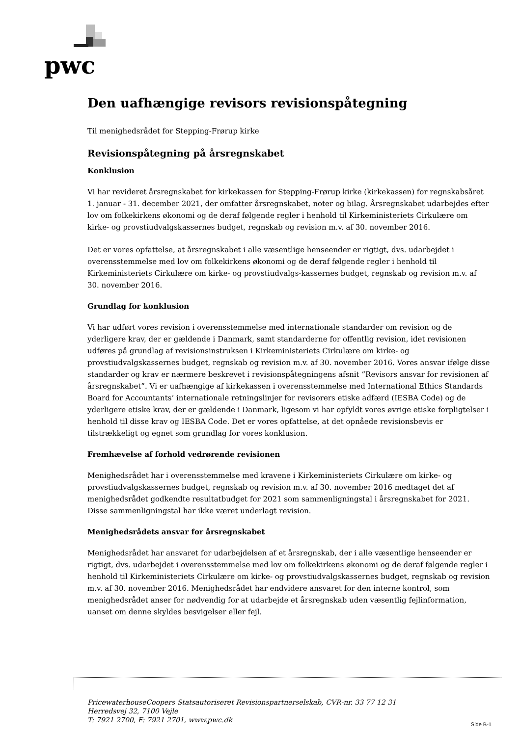pwc
Den uafhængige revisors revisionspåtegning
Til menighedsrådet for Stepping-Frørup kirke
Revisionspåtegning på årsregnskabet
Konklusion
Vi har revideret årsregnskabet for kirkekassen for Stepping-Frørup kirke (kirkekassen) for regnskabsåret 1. januar - 31. december 2021, der omfatter årsregnskabet, noter og bilag. Årsregnskabet udarbejdes efter lov om folkekirkens økonomi og de deraf følgende regler i henhold til Kirkeministeriets Cirkulære om kirke- og provstiudvalgskassernes budget, regnskab og revision m.v. af 30. november 2016.
Det er vores opfattelse, at årsregnskabet i alle væsentlige henseender er rigtigt, dvs. udarbejdet i overensstemmelse med lov om folkekirkens økonomi og de deraf følgende regler i henhold til Kirkeministeriets Cirkulære om kirke- og provstiudvalgs-kassernes budget, regnskab og revision m.v. af 30. november 2016.
Grundlag for konklusion
Vi har udført vores revision i overensstemmelse med internationale standarder om revision og de yderligere krav, der er gældende i Danmark, samt standarderne for offentlig revision, idet revisionen udføres på grundlag af revisionsinstruksen i Kirkeministeriets Cirkulære om kirke- og provstiudvalgskassernes budget, regnskab og revision m.v. af 30. november 2016. Vores ansvar ifølge disse standarder og krav er nærmere beskrevet i revisionspåtegningens afsnit ”Revisors ansvar for revisionen af årsregnskabet”. Vi er uafhængige af kirkekassen i overensstemmelse med International Ethics Standards Board for Accountants’ internationale retningslinjer for revisorers etiske adfærd (IESBA Code) og de yderligere etiske krav, der er gældende i Danmark, ligesom vi har opfyldt vores øvrige etiske forpligtelser i henhold til disse krav og IESBA Code. Det er vores opfattelse, at det opnåede revisionsbevis er tilstrækkeligt og egnet som grundlag for vores konklusion.
Fremhævelse af forhold vedrørende revisionen
Menighedsrådet har i overensstemmelse med kravene i Kirkeministeriets Cirkulære om kirke- og provstiudvalgskassernes budget, regnskab og revision m.v. af 30. november 2016 medtaget det af menighedsrådet godkendte resultatbudget for 2021 som sammenligningstal i årsregnskabet for 2021. Disse sammenligningstal har ikke været underlagt revision.
Menighedsrådets ansvar for årsregnskabet
Menighedsrådet har ansvaret for udarbejdelsen af et årsregnskab, der i alle væsentlige henseender er rigtigt, dvs. udarbejdet i overensstemmelse med lov om folkekirkens økonomi og de deraf følgende regler i henhold til Kirkeministeriets Cirkulære om kirke- og provstiudvalgskassernes budget, regnskab og revision m.v. af 30. november 2016. Menighedsrådet har endvidere ansvaret for den interne kontrol, som menighedsrådet anser for nødvendig for at udarbejde et årsregnskab uden væsentlig fejlinformation, uanset om denne skyldes besvigelser eller fejl.
PricewaterhouseCoopers Statsautoriseret Revisionspartnerselskab, CVR-nr. 33 77 12 31
Herredsvej 32, 7100 Vejle
T: 7921 2700, F: 7921 2701, www.pwc.dk
Side B-1